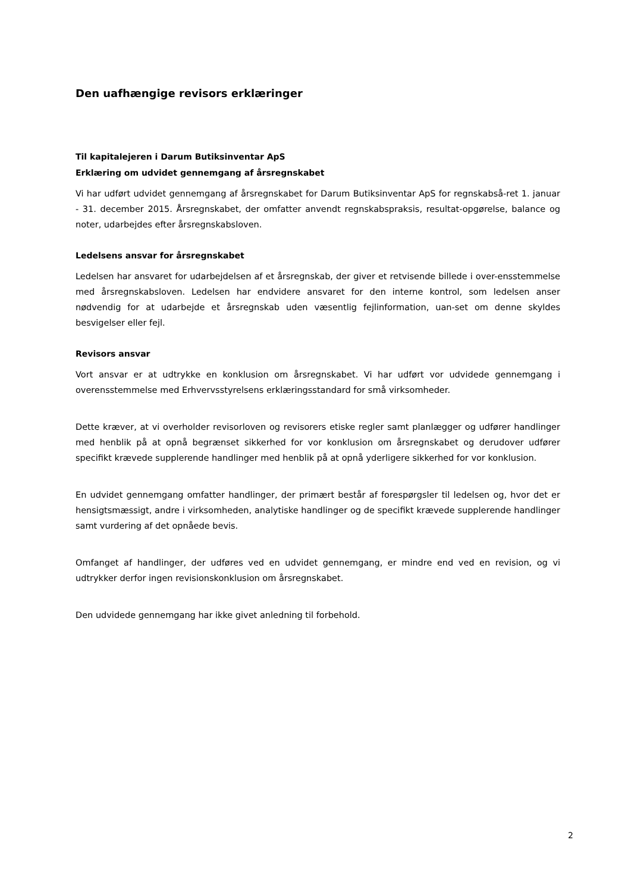Den uafhængige revisors erklæringer
Til kapitalejeren i Darum Butiksinventar ApS
Erklæring om udvidet gennemgang af årsregnskabet
Vi har udført udvidet gennemgang af årsregnskabet for Darum Butiksinventar ApS for regnskabså-ret 1. januar - 31. december 2015. Årsregnskabet, der omfatter anvendt regnskabspraksis, resultat-opgørelse, balance og noter, udarbejdes efter årsregnskabsloven.
Ledelsens ansvar for årsregnskabet
Ledelsen har ansvaret for udarbejdelsen af et årsregnskab, der giver et retvisende billede i over-ensstemmelse med årsregnskabsloven. Ledelsen har endvidere ansvaret for den interne kontrol, som ledelsen anser nødvendig for at udarbejde et årsregnskab uden væsentlig fejlinformation, uan-set om denne skyldes besvigelser eller fejl.
Revisors ansvar
Vort ansvar er at udtrykke en konklusion om årsregnskabet. Vi har udført vor udvidede gennemgang i overensstemmelse med Erhvervsstyrelsens erklæringsstandard for små virksomheder.
Dette kræver, at vi overholder revisorloven og revisorers etiske regler samt planlægger og udfører handlinger med henblik på at opnå begrænset sikkerhed for vor konklusion om årsregnskabet og derudover udfører specifikt krævede supplerende handlinger med henblik på at opnå yderligere sikkerhed for vor konklusion.
En udvidet gennemgang omfatter handlinger, der primært består af forespørgsler til ledelsen og, hvor det er hensigtsmæssigt, andre i virksomheden, analytiske handlinger og de specifikt krævede supplerende handlinger samt vurdering af det opnåede bevis.
Omfanget af handlinger, der udføres ved en udvidet gennemgang, er mindre end ved en revision, og vi udtrykker derfor ingen revisionskonklusion om årsregnskabet.
Den udvidede gennemgang har ikke givet anledning til forbehold.
2